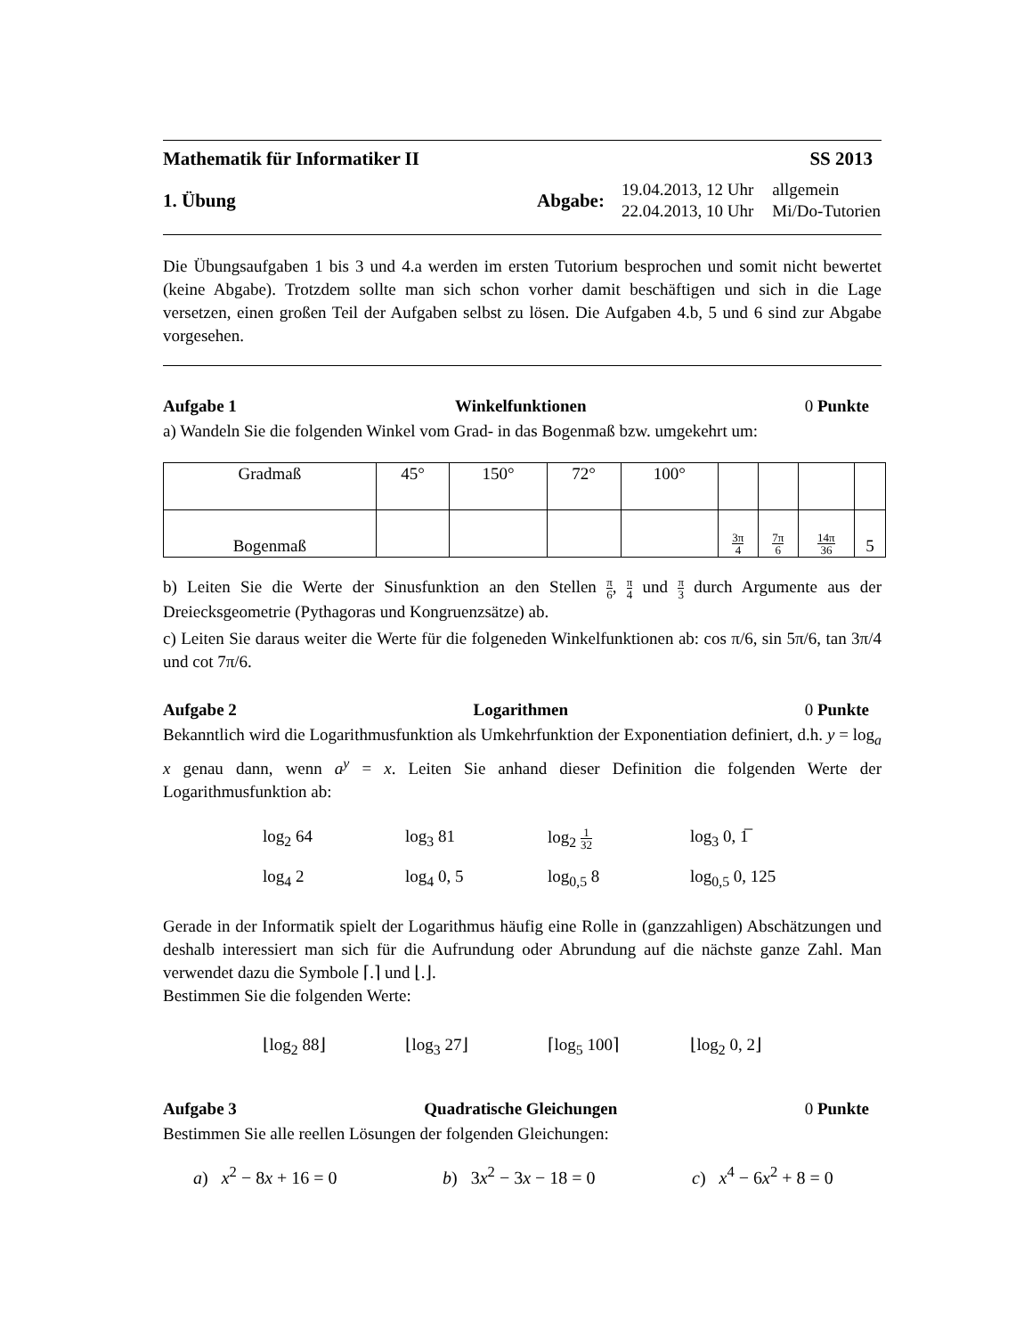Mathematik für Informatiker II SS 2013
1. Übung
Abgabe:
| 19.04.2013, 12 Uhr | allgemein |
| 22.04.2013, 10 Uhr | Mi/Do-Tutorien |
Die Übungsaufgaben 1 bis 3 und 4.a werden im ersten Tutorium besprochen und somit nicht bewertet (keine Abgabe). Trotzdem sollte man sich schon vorher damit beschäftigen und sich in die Lage versetzen, einen großen Teil der Aufgaben selbst zu lösen. Die Aufgaben 4.b, 5 und 6 sind zur Abgabe vorgesehen.
Aufgabe 1 Winkelfunktionen 0 Punkte
a) Wandeln Sie die folgenden Winkel vom Grad- in das Bogenmaß bzw. umgekehrt um:
| Gradmaß | 45° | 150° | 72° | 100° | | | | |
| Bogenmaß | | | | | 3π 4 | 7π 6 | 14π 36 | 5 |
b) Leiten Sie die Werte der Sinusfunktion an den Stellen π 6, π 4 und π 3 durch Argumente aus der Dreiecksgeometrie (Pythagoras und Kongruenzsätze) ab.
c) Leiten Sie daraus weiter die Werte für die folgeneden Winkelfunktionen ab: cos π/6, sin 5π/6, tan 3π/4 und cot 7π/6.
Aufgabe 2 Logarithmen 0 Punkte
Bekanntlich wird die Logarithmusfunktion als Umkehrfunktion der Exponentiation definiert, d.h. y = log<sub>a</sub> x genau dann, wenn a<sup>y</sup> = x. Leiten Sie anhand dieser Definition die folgenden Werte der Logarithmusfunktion ab:
log<sub>2</sub> 64 log<sub>3</sub> 81 log<sub>2</sub> 1 32
log<sub>3</sub> 0, 1̅
log<sub>4</sub> 2 log<sub>4</sub> 0, 5 log<sub>0,5</sub> 8 log<sub>0,5</sub> 0, 125
Gerade in der Informatik spielt der Logarithmus häufig eine Rolle in (ganzzahligen) Abschätzungen und deshalb interessiert man sich für die Aufrundung oder Abrundung auf die nächste ganze Zahl. Man verwendet dazu die Symbole ⌈.⌉ und ⌊.⌋.
Bestimmen Sie die folgenden Werte:
⌊log<sub>2</sub> 88⌋ ⌊log<sub>3</sub> 27⌋ ⌈log<sub>5</sub> 100⌉ ⌊log<sub>2</sub> 0, 2⌋
Aufgabe 3 Quadratische Gleichungen 0 Punkte
Bestimmen Sie alle reellen Lösungen der folgenden Gleichungen:
a) x<sup>2</sup> − 8x + 16 = 0 b) 3x<sup>2</sup> − 3x − 18 = 0 c) x<sup>4</sup> − 6x<sup>2</sup> + 8 = 0